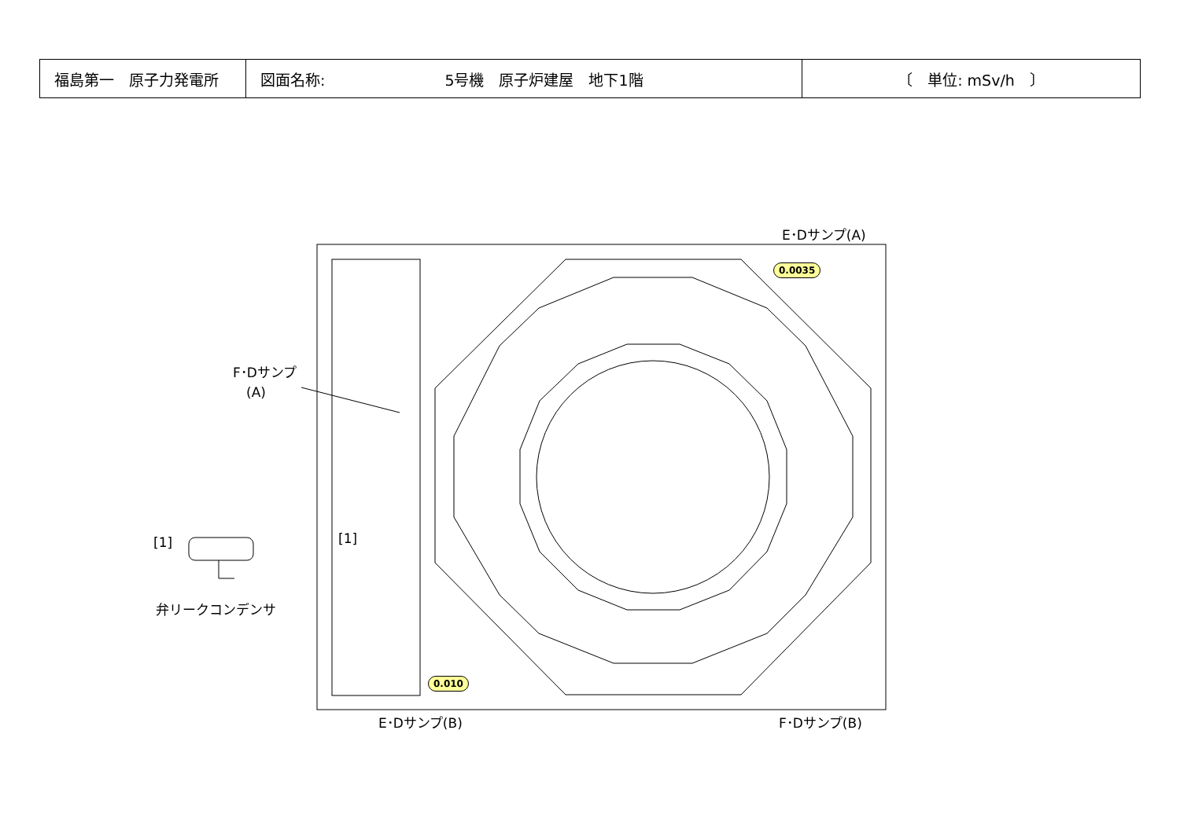| 福島第一 原子力発電所 | 図面名称: 5号機 原子炉建屋 地下1階 | 〔 単位: mSv/h 〕 |
E･Dサンプ(A)
F･Dサンプ
　(A)
[1] [1]
弁リークコンデンサ
0.0035
0.010
E･Dサンプ(B) F･Dサンプ(B)